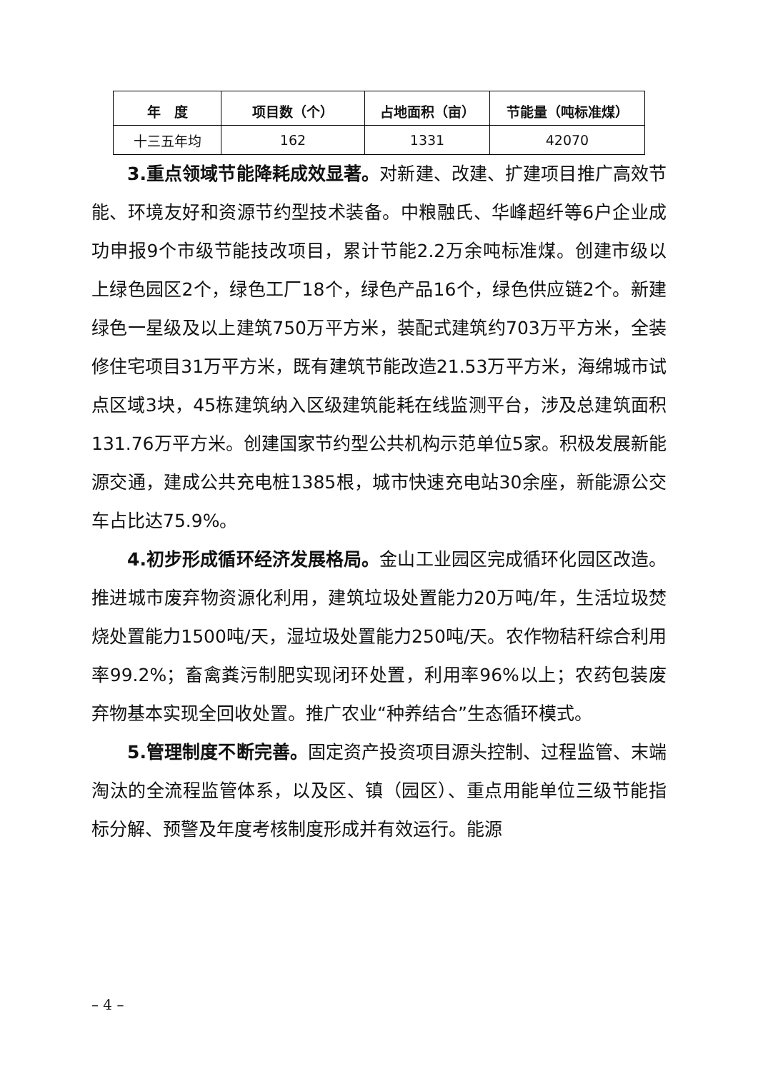| 年 度 | 项目数（个） | 占地面积（亩） | 节能量（吨标准煤） |
| --- | --- | --- | --- |
| 十三五年均 | 162 | 1331 | 42070 |
3.重点领域节能降耗成效显著。对新建、改建、扩建项目推广高效节能、环境友好和资源节约型技术装备。中粮融氏、华峰超纤等6户企业成功申报9个市级节能技改项目，累计节能2.2万余吨标准煤。创建市级以上绿色园区2个，绿色工厂18个，绿色产品16个，绿色供应链2个。新建绿色一星级及以上建筑750万平方米，装配式建筑约703万平方米，全装修住宅项目31万平方米，既有建筑节能改造21.53万平方米，海绵城市试点区域3块，45栋建筑纳入区级建筑能耗在线监测平台，涉及总建筑面积131.76万平方米。创建国家节约型公共机构示范单位5家。积极发展新能源交通，建成公共充电桩1385根，城市快速充电站30余座，新能源公交车占比达75.9%。
4.初步形成循环经济发展格局。金山工业园区完成循环化园区改造。推进城市废弃物资源化利用，建筑垃圾处置能力20万吨/年，生活垃圾焚烧处置能力1500吨/天，湿垃圾处置能力250吨/天。农作物秸秆综合利用率99.2%；畜禽粪污制肥实现闭环处置，利用率96%以上；农药包装废弃物基本实现全回收处置。推广农业“种养结合”生态循环模式。
5.管理制度不断完善。固定资产投资项目源头控制、过程监管、末端淘汰的全流程监管体系，以及区、镇（园区）、重点用能单位三级节能指标分解、预警及年度考核制度形成并有效运行。能源
– 4 –